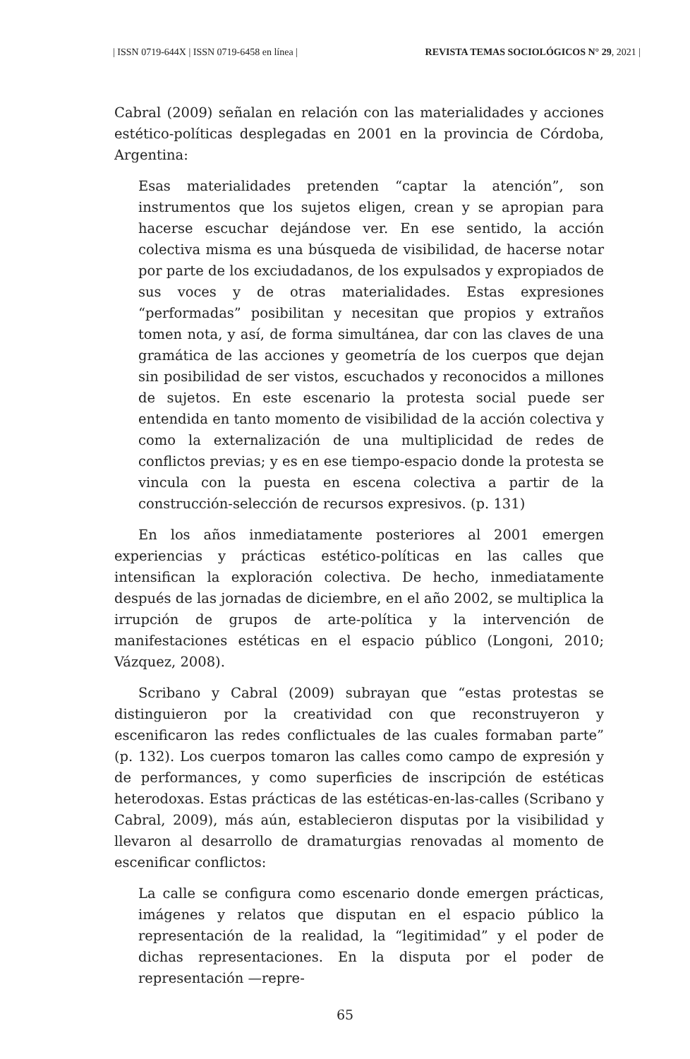| ISSN 0719-644X | ISSN 0719-6458 en línea | REVISTA TEMAS SOCIOLÓGICOS N° 29, 2021 |
Cabral (2009) señalan en relación con las materialidades y acciones estético-políticas desplegadas en 2001 en la provincia de Córdoba, Argentina:
Esas materialidades pretenden “captar la atención”, son instrumentos que los sujetos eligen, crean y se apropian para hacerse escuchar dejándose ver. En ese sentido, la acción colectiva misma es una búsqueda de visibilidad, de hacerse notar por parte de los exciudadanos, de los expulsados y expropiados de sus voces y de otras materialidades. Estas expresiones “performadas” posibilitan y necesitan que propios y extraños tomen nota, y así, de forma simultánea, dar con las claves de una gramática de las acciones y geometría de los cuerpos que dejan sin posibilidad de ser vistos, escuchados y reconocidos a millones de sujetos. En este escenario la protesta social puede ser entendida en tanto momento de visibilidad de la acción colectiva y como la externalización de una multiplicidad de redes de conflictos previas; y es en ese tiempo-espacio donde la protesta se vincula con la puesta en escena colectiva a partir de la construcción-selección de recursos expresivos. (p. 131)
En los años inmediatamente posteriores al 2001 emergen experiencias y prácticas estético-políticas en las calles que intensifican la exploración colectiva. De hecho, inmediatamente después de las jornadas de diciembre, en el año 2002, se multiplica la irrupción de grupos de arte-política y la intervención de manifestaciones estéticas en el espacio público (Longoni, 2010; Vázquez, 2008).
Scribano y Cabral (2009) subrayan que “estas protestas se distinguieron por la creatividad con que reconstruyeron y escenificaron las redes conflictuales de las cuales formaban parte” (p. 132). Los cuerpos tomaron las calles como campo de expresión y de performances, y como superficies de inscripción de estéticas heterodoxas. Estas prácticas de las estéticas-en-las-calles (Scribano y Cabral, 2009), más aún, establecieron disputas por la visibilidad y llevaron al desarrollo de dramaturgias renovadas al momento de escenificar conflictos:
La calle se configura como escenario donde emergen prácticas, imágenes y relatos que disputan en el espacio público la representación de la realidad, la “legitimidad” y el poder de dichas representaciones. En la disputa por el poder de representación —repre-
65